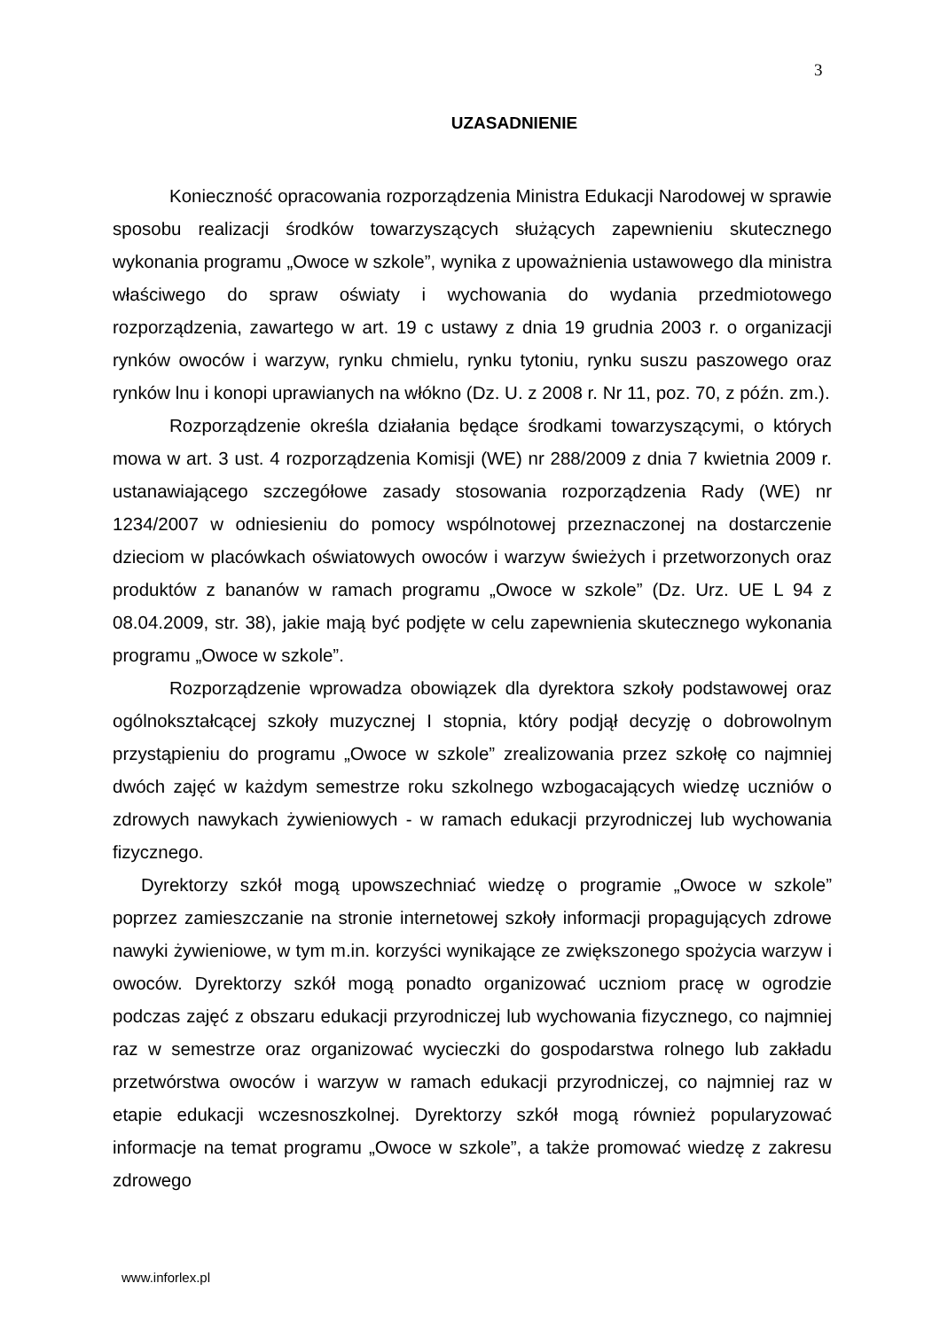3
UZASADNIENIE
Konieczność opracowania rozporządzenia Ministra Edukacji Narodowej w sprawie sposobu realizacji środków towarzyszących służących zapewnieniu skutecznego wykonania programu „Owoce w szkole”, wynika z upoważnienia ustawowego dla ministra właściwego do spraw oświaty i wychowania do wydania przedmiotowego rozporządzenia, zawartego w art. 19 c ustawy z dnia 19 grudnia 2003 r. o organizacji rynków owoców i warzyw, rynku chmielu, rynku tytoniu, rynku suszu paszowego oraz rynków lnu i konopi uprawianych na włókno (Dz. U. z 2008 r. Nr 11, poz. 70, z późn. zm.).
Rozporządzenie określa działania będące środkami towarzyszącymi, o których mowa w art. 3 ust. 4 rozporządzenia Komisji (WE) nr 288/2009 z dnia 7 kwietnia 2009 r. ustanawiającego szczegółowe zasady stosowania rozporządzenia Rady (WE) nr 1234/2007 w odniesieniu do pomocy wspólnotowej przeznaczonej na dostarczenie dzieciom w placówkach oświatowych owoców i warzyw świeżych i przetworzonych oraz produktów z bananów w ramach programu „Owoce w szkole” (Dz. Urz. UE L 94 z 08.04.2009, str. 38), jakie mają być podjęte w celu zapewnienia skutecznego wykonania programu „Owoce w szkole”.
Rozporządzenie wprowadza obowiązek dla dyrektora szkoły podstawowej oraz ogólnokształcącej szkoły muzycznej I stopnia, który podjął decyzję o dobrowolnym przystąpieniu do programu „Owoce w szkole” zrealizowania przez szkołę co najmniej dwóch zajęć w każdym semestrze roku szkolnego wzbogacających wiedzę uczniów o zdrowych nawykach żywieniowych - w ramach edukacji przyrodniczej lub wychowania fizycznego.
Dyrektorzy szkół mogą upowszechniać wiedzę o programie „Owoce w szkole” poprzez zamieszczanie na stronie internetowej szkoły informacji propagujących zdrowe nawyki żywieniowe, w tym m.in. korzyści wynikające ze zwiększonego spożycia warzyw i owoców. Dyrektorzy szkół mogą ponadto organizować uczniom pracę w ogrodzie podczas zajęć z obszaru edukacji przyrodniczej lub wychowania fizycznego, co najmniej raz w semestrze oraz organizować wycieczki do gospodarstwa rolnego lub zakładu przetwórstwa owoców i warzyw w ramach edukacji przyrodniczej, co najmniej raz w etapie edukacji wczesnoszkolnej. Dyrektorzy szkół mogą również popularyzować informacje na temat programu „Owoce w szkole”, a także promować wiedzę z zakresu zdrowego
www.inforlex.pl